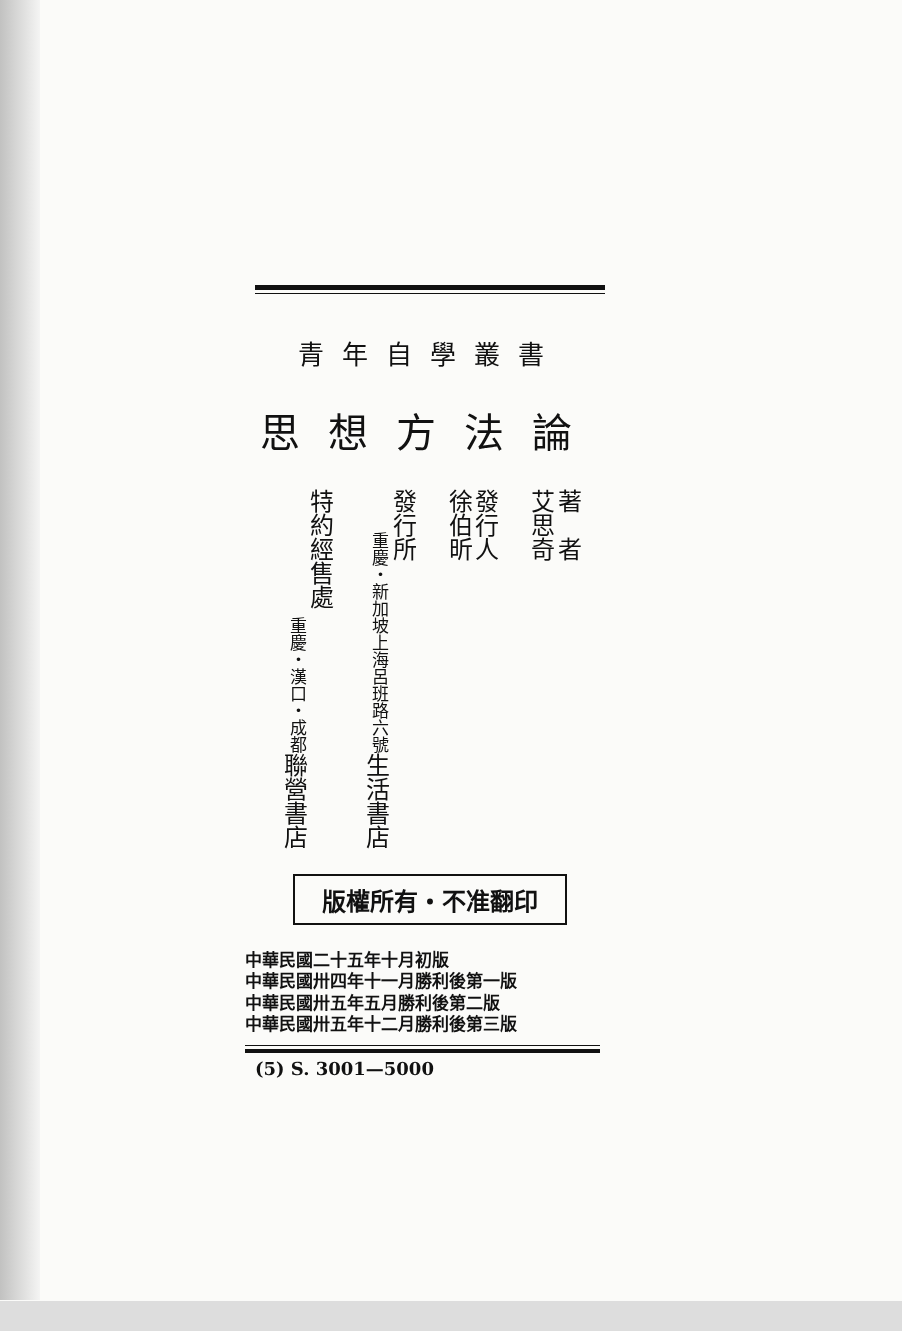青年自學叢書
思想方法論
著　者
艾思奇
發行人
徐伯昕
發行所
生活書店 上海呂班路六號 重慶・新加坡
特約經售處
聯營書店 重慶・漢口・成都
版權所有・不准翻印
中華民國二十五年十月初版
中華民國卅四年十一月勝利後第一版
中華民國卅五年五月勝利後第二版
中華民國卅五年十二月勝利後第三版
(5) S. 3001—5000